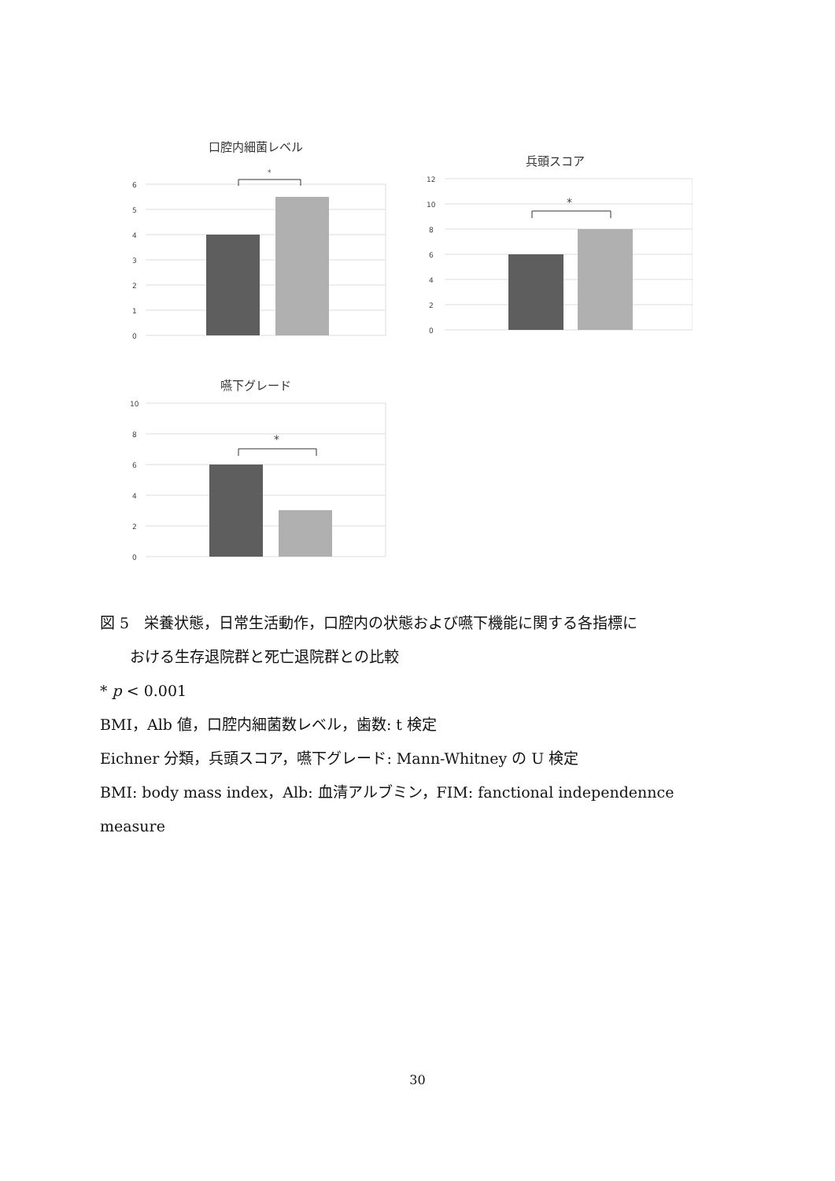口腔内細菌レベル
6
5
4
3
2
1
0
*
兵頭スコア
12
10
8
6
4
2
0
*
嚥下グレード
10
8
6
4
2
0
*
図 5　栄養状態，日常生活動作，口腔内の状態および嚥下機能に関する各指標に
　　おける生存退院群と死亡退院群との比較
* p < 0.001
BMI，Alb 値，口腔内細菌数レベル，歯数: t 検定
Eichner 分類，兵頭スコア，嚥下グレード: Mann-Whitney の U 検定
BMI: body mass index，Alb: 血清アルブミン，FIM: fanctional independennce
measure
30